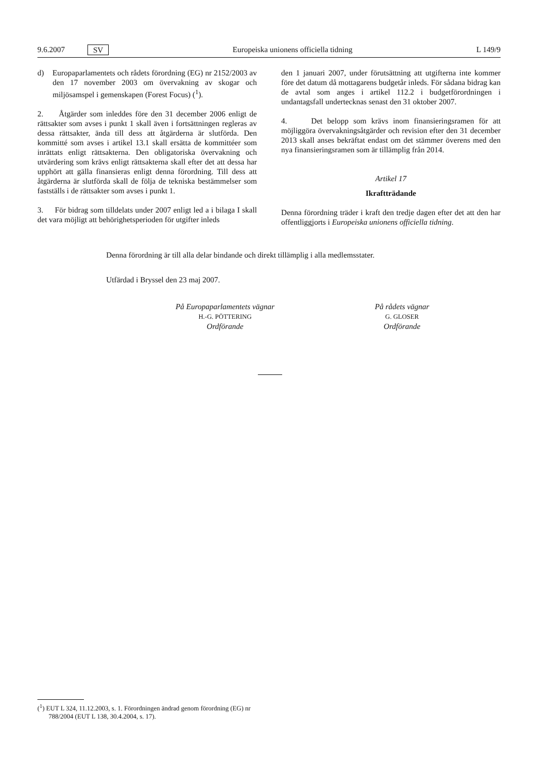9.6.2007 SV Europeiska unionens officiella tidning L 149/9
d) Europaparlamentets och rådets förordning (EG) nr 2152/2003 av den 17 november 2003 om övervakning av skogar och miljösamspel i gemenskapen (Forest Focus) (<sup>1</sup>).
2. Åtgärder som inleddes före den 31 december 2006 enligt de rättsakter som avses i punkt 1 skall även i fortsättningen regleras av dessa rättsakter, ända till dess att åtgärderna är slutförda. Den kommitté som avses i artikel 13.1 skall ersätta de kommittéer som inrättats enligt rättsakterna. Den obligatoriska övervakning och utvärdering som krävs enligt rättsakterna skall efter det att dessa har upphört att gälla finansieras enligt denna förordning. Till dess att åtgärderna är slutförda skall de följa de tekniska bestämmelser som fastställs i de rättsakter som avses i punkt 1.
3. För bidrag som tilldelats under 2007 enligt led a i bilaga I skall det vara möjligt att behörighetsperioden för utgifter inleds
den 1 januari 2007, under förutsättning att utgifterna inte kommer före det datum då mottagarens budgetår inleds. För sådana bidrag kan de avtal som anges i artikel 112.2 i budgetförordningen i undantagsfall undertecknas senast den 31 oktober 2007.
4. Det belopp som krävs inom finansieringsramen för att möjliggöra övervakningsåtgärder och revision efter den 31 december 2013 skall anses bekräftat endast om det stämmer överens med den nya finansieringsramen som är tillämplig från 2014.
Artikel 17
Ikraftträdande
Denna förordning träder i kraft den tredje dagen efter det att den har offentliggjorts i Europeiska unionens officiella tidning.
Denna förordning är till alla delar bindande och direkt tillämplig i alla medlemsstater.
Utfärdad i Bryssel den 23 maj 2007.
På Europaparlamentets vägnar
H.-G. PÖTTERING
Ordförande
På rådets vägnar
G. GLOSER
Ordförande
(<sup>1</sup>) EUT L 324, 11.12.2003, s. 1. Förordningen ändrad genom förordning (EG) nr 788/2004 (EUT L 138, 30.4.2004, s. 17).